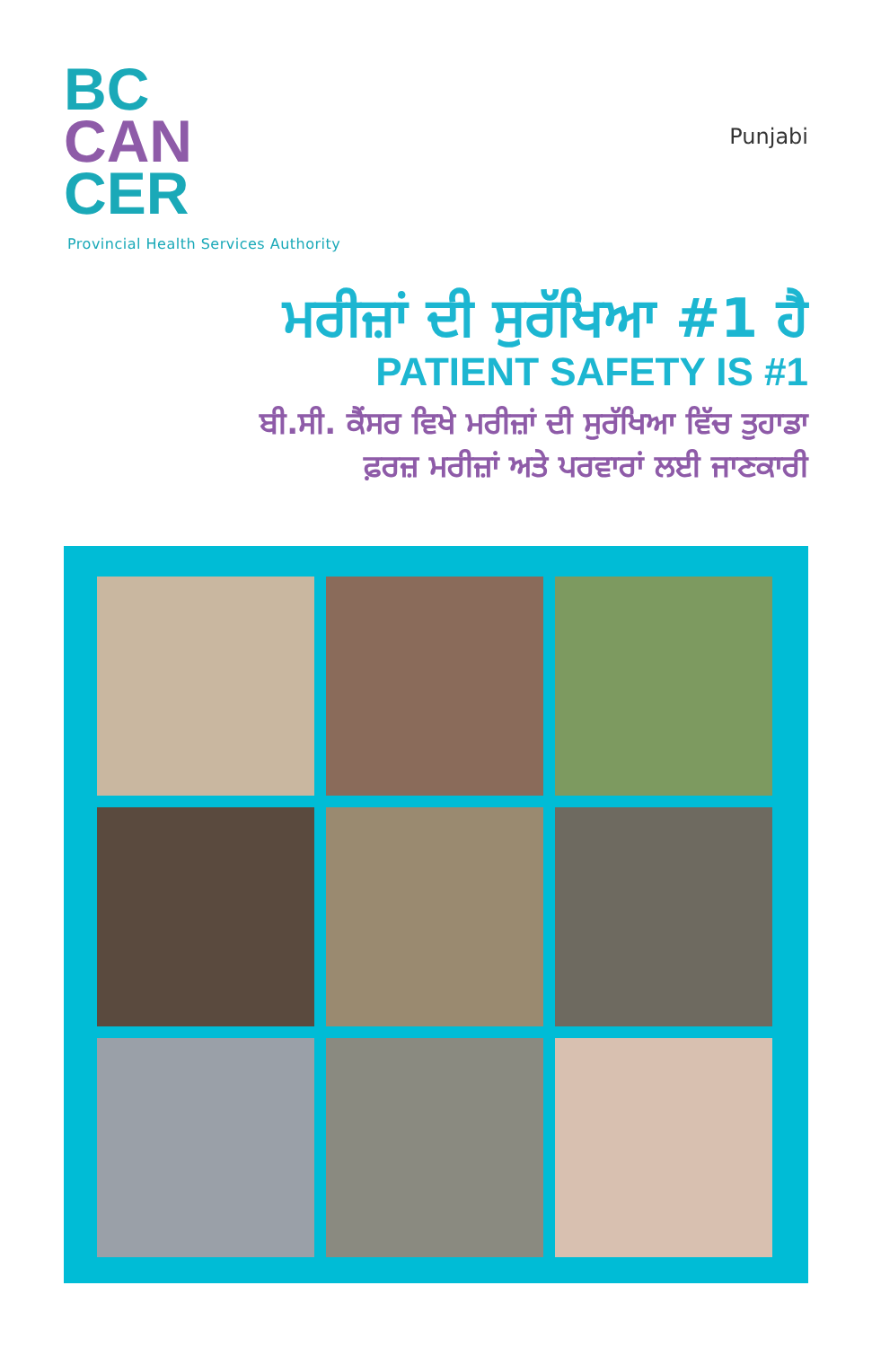BC
CAN
CER
Provincial Health Services Authority
Punjabi
ਮਰੀਜ਼ਾਂ ਦੀ ਸੁਰੱਖਿਆ #1 ਹੈ
PATIENT SAFETY IS #1
ਬੀ.ਸੀ. ਕੈਂਸਰ ਵਿਖੇ ਮਰੀਜ਼ਾਂ ਦੀ ਸੁਰੱਖਿਆ ਵਿੱਚ ਤੁਹਾਡਾ
ਫ਼ਰਜ਼ ਮਰੀਜ਼ਾਂ ਅਤੇ ਪਰਵਾਰਾਂ ਲਈ ਜਾਣਕਾਰੀ